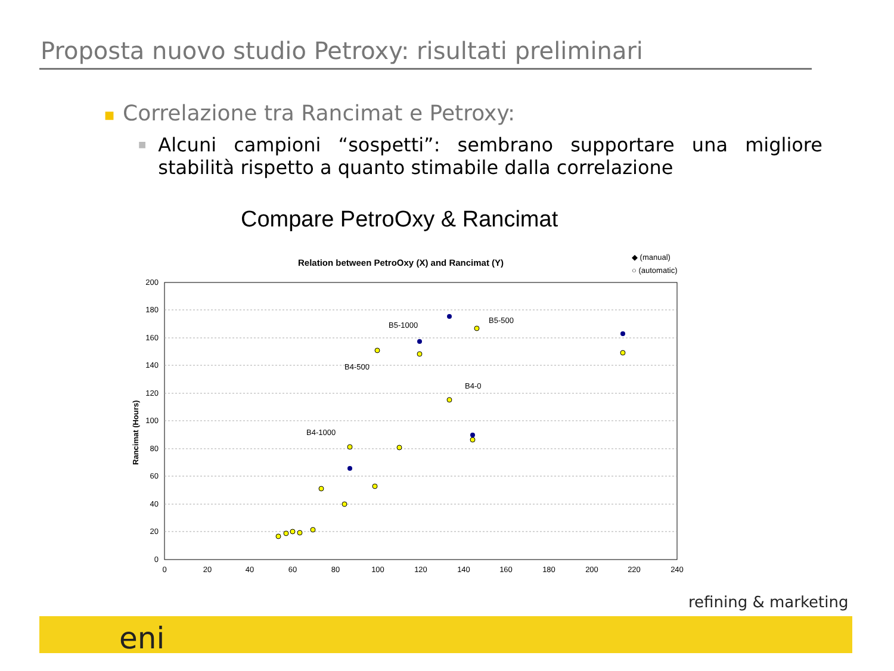Proposta nuovo studio Petroxy: risultati preliminari
■ Correlazione tra Rancimat e Petroxy:
■
Alcuni campioni “sospetti”: sembrano supportare una migliore stabilità rispetto a quanto stimabile dalla correlazione
Compare PetroOxy & Rancimat
Relation between PetroOxy (X) and Rancimat (Y)
◆ (manual)
○ (automatic)
200
180
160
140
120
100
80
60
40
20
0
0
20
40
60
80
100
120
140
160
180
200
220
240
Rancimat (Hours)
B5-1000
B5-500
B4-500
B4-0
B4-1000
refining & marketing
eni